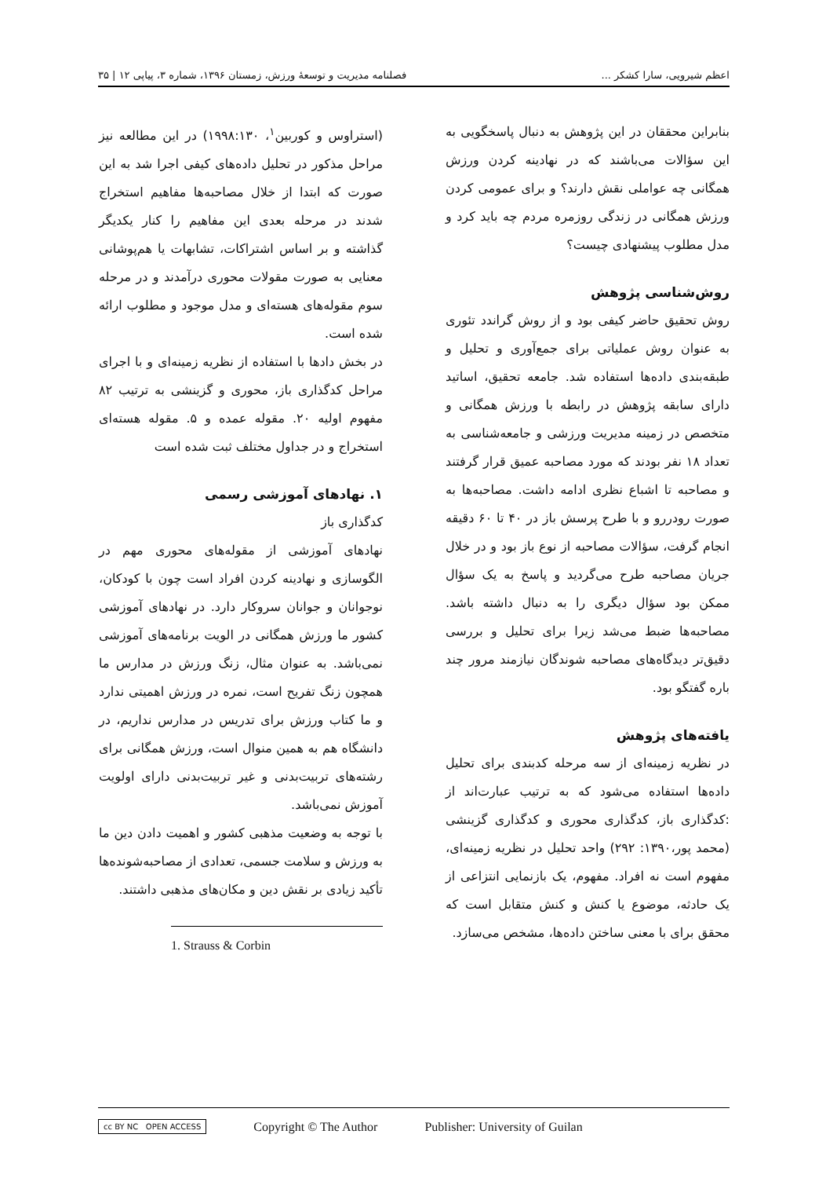اعظم شیرویی، سارا کشکر ... فصلنامه مدیریت و توسعۀ ورزش، زمستان ۱۳۹۶، شماره ۳، پیاپی ۱۲ | ۳۵
بنابراین محققان در این پژوهش به دنبال پاسخگویی به این سؤالات می‌باشند که در نهادینه کردن ورزش همگانی چه عواملی نقش دارند؟ و برای عمومی کردن ورزش همگانی در زندگی روزمره مردم چه باید کرد و مدل مطلوب پیشنهادی چیست؟
روش‌شناسی پژوهش
روش تحقیق حاضر کیفی بود و از روش گراندد تئوری به عنوان روش عملیاتی برای جمع‌آوری و تحلیل و طبقه‌بندی داده‌ها استفاده شد. جامعه تحقیق، اساتید دارای سابقه پژوهش در رابطه با ورزش همگانی و متخصص در زمینه مدیریت ورزشی و جامعه‌شناسی به تعداد ۱۸ نفر بودند که مورد مصاحبه عمیق قرار گرفتند و مصاحبه تا اشباع نظری ادامه داشت. مصاحبه‌ها به صورت رودررو و با طرح پرسش باز در ۴۰ تا ۶۰ دقیقه انجام گرفت، سؤالات مصاحبه از نوع باز بود و در خلال جریان مصاحبه طرح می‌گردید و پاسخ به یک سؤال ممکن بود سؤال دیگری را به دنبال داشته باشد. مصاحبه‌ها ضبط می‌شد زیرا برای تحلیل و بررسی دقیق‌تر دیدگاه‌های مصاحبه شوندگان نیازمند مرور چند باره گفتگو بود.
یافته‌های پژوهش
در نظریه زمینه‌ای از سه مرحله کدبندی برای تحلیل داده‌ها استفاده می‌شود که به ترتیب عبارت‌اند از :کدگذاری باز، کدگذاری محوری و کدگذاری گزینشی (محمد پور،۱۳۹۰: ۲۹۲) واحد تحلیل در نظریه زمینه‌ای، مفهوم است نه افراد. مفهوم، یک بازنمایی انتزاعی از یک حادثه، موضوع یا کنش و کنش متقابل است که محقق برای با معنی ساختن داده‌ها، مشخص می‌سازد.
(استراوس و کوربین<sup>۱</sup>، ۱۹۹۸:۱۳۰) در این مطالعه نیز مراحل مذکور در تحلیل داده‌های کیفی اجرا شد به این صورت که ابتدا از خلال مصاحبه‌ها مفاهیم استخراج شدند در مرحله بعدی این مفاهیم را کنار یکدیگر گذاشته و بر اساس اشتراکات، تشابهات یا هم‌پوشانی معنایی به صورت مقولات محوری درآمدند و در مرحله سوم مقوله‌های هسته‌ای و مدل موجود و مطلوب ارائه شده است.
در بخش دادها با استفاده از نظریه زمینه‌ای و با اجرای مراحل کدگذاری باز، محوری و گزینشی به ترتیب ۸۲ مفهوم اولیه ۲۰. مقوله عمده و ۵. مقوله هسته‌ای استخراج و در جداول مختلف ثبت شده است
۱. نهادهای آموزشی رسمی
کدگذاری باز
نهادهای آموزشی از مقوله‌های محوری مهم در الگوسازی و نهادینه کردن افراد است چون با کودکان، نوجوانان و جوانان سروکار دارد. در نهادهای آموزشی کشور ما ورزش همگانی در الویت برنامه‌های آموزشی نمی‌باشد. به عنوان مثال، زنگ ورزش در مدارس ما همچون زنگ تفریح است، نمره در ورزش اهمیتی ندارد و ما کتاب ورزش برای تدریس در مدارس نداریم، در دانشگاه هم به همین منوال است، ورزش همگانی برای رشته‌های تربیت‌بدنی و غیر تربیت‌بدنی دارای اولویت آموزش نمی‌باشد.
با توجه به وضعیت مذهبی کشور و اهمیت دادن دین ما به ورزش و سلامت جسمی، تعدادی از مصاحبه‌شونده‌ها تأکید زیادی بر نقش دین و مکان‌های مذهبی داشتند.
1. Strauss & Corbin
cc BY NC OPEN ACCESS Copyright © The Author Publisher: University of Guilan